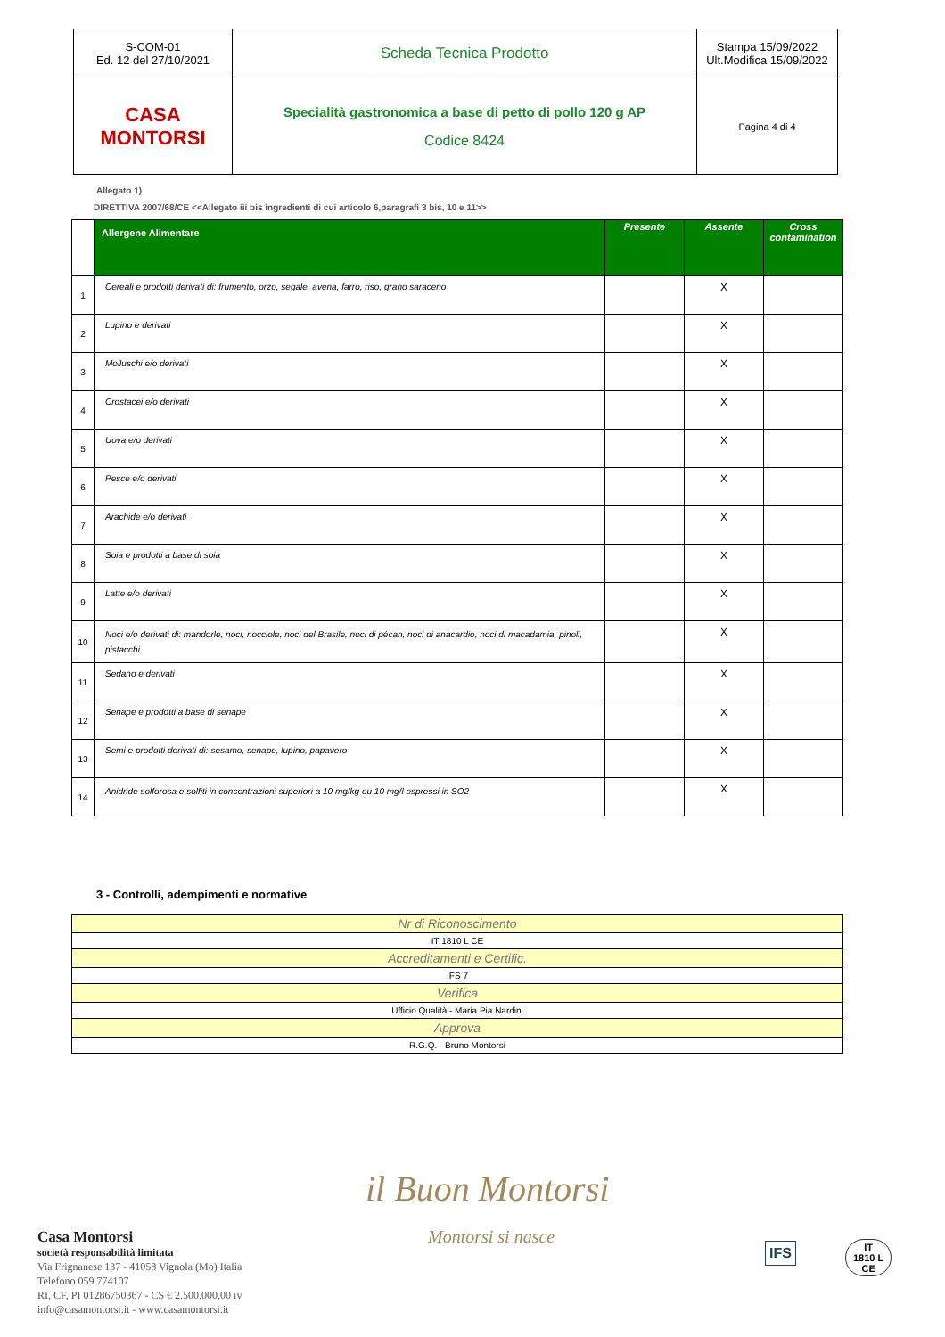| S-COM-01 Ed. 12 del 27/10/2021 | Scheda Tecnica Prodotto | Stampa 15/09/2022 Ult.Modifica 15/09/2022 |
| CASA MONTORSI | Specialità gastronomica a base di petto di pollo 120 g AP Codice 8424 | Pagina 4 di 4 |
Allegato 1)
DIRETTIVA 2007/68/CE <<Allegato iii bis ingredienti di cui articolo 6,paragrafi 3 bis, 10 e 11>>
| | Allergene Alimentare | Presente | Assente | Cross contamination |
| --- | --- | --- | --- | --- |
| 1 | Cereali e prodotti derivati di: frumento, orzo, segale, avena, farro, riso, grano saraceno | | X | |
| 2 | Lupino e derivati | | X | |
| 3 | Molluschi e/o derivati | | X | |
| 4 | Crostacei e/o derivati | | X | |
| 5 | Uova e/o derivati | | X | |
| 6 | Pesce e/o derivati | | X | |
| 7 | Arachide e/o derivati | | X | |
| 8 | Soia e prodotti a base di soia | | X | |
| 9 | Latte e/o derivati | | X | |
| 10 | Noci e/o derivati di: mandorle, noci, nocciole, noci del Brasile, noci di pécan, noci di anacardio, noci di macadamia, pinoli, pistacchi | | X | |
| 11 | Sedano e derivati | | X | |
| 12 | Senape e prodotti a base di senape | | X | |
| 13 | Semi e prodotti derivati di: sesamo, senape, lupino, papavero | | X | |
| 14 | Anidride solforosa e solfiti in concentrazioni superiori a 10 mg/kg ou 10 mg/l espressi in SO2 | | X | |
3 - Controlli, adempimenti e normative
| Nr di Riconoscimento |
| IT 1810 L CE |
| Accreditamenti e Certific. |
| IFS 7 |
| Verifica |
| Ufficio Qualità - Maria Pia Nardini |
| Approva |
| R.G.Q. - Bruno Montorsi |
Casa Montorsi
società responsabilità limitata
Via Frignanese 137 - 41058 Vignola (Mo) Italia
Telefono 059 774107
RI, CF, PI 01286750367 - CS € 2.500.000,00 iv
info@casamontorsi.it - www.casamontorsi.it
il Buon Montorsi
Montorsi si nasce
IFS
IT
1810 L
CE